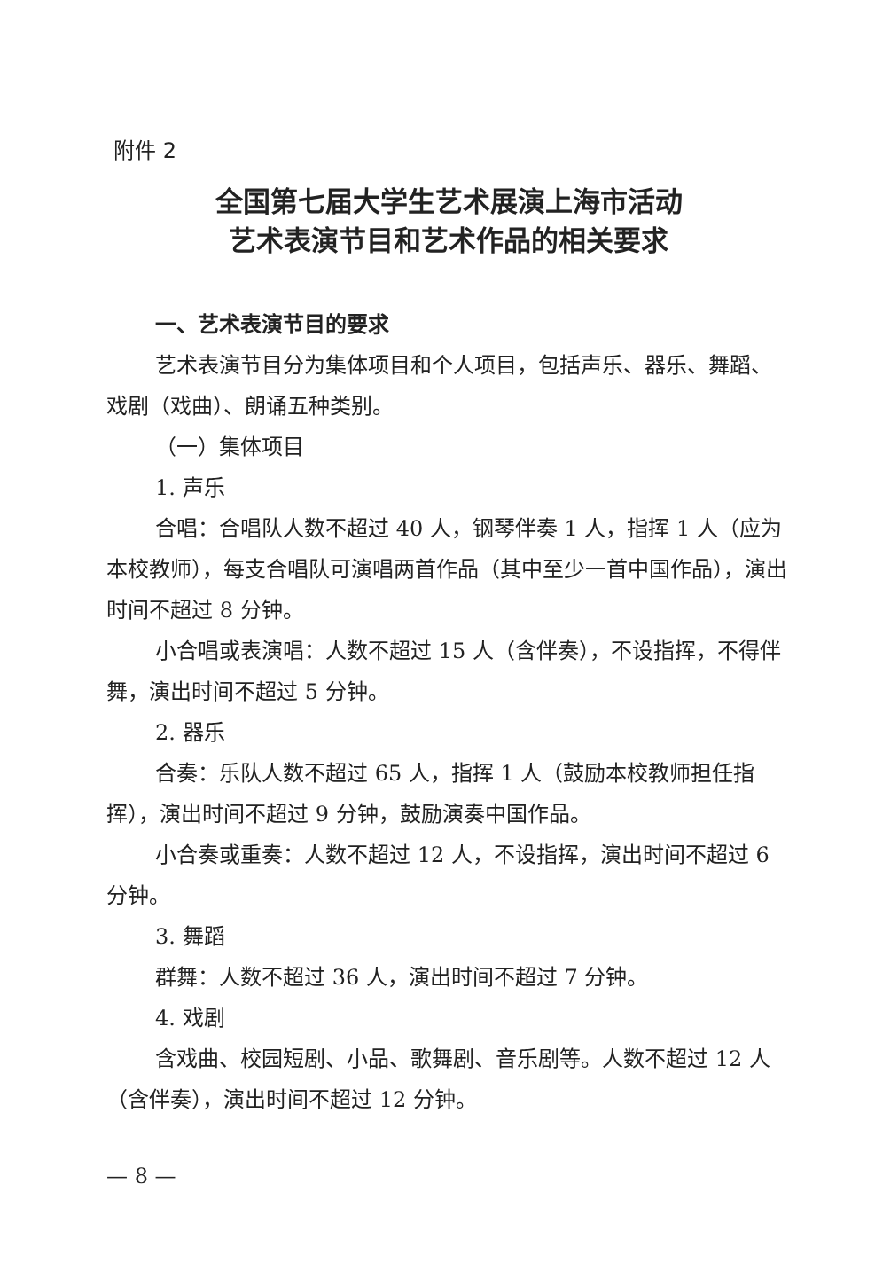附件 2
全国第七届大学生艺术展演上海市活动
艺术表演节目和艺术作品的相关要求
一、艺术表演节目的要求
艺术表演节目分为集体项目和个人项目，包括声乐、器乐、舞蹈、戏剧（戏曲）、朗诵五种类别。
（一）集体项目
1. 声乐
合唱：合唱队人数不超过 40 人，钢琴伴奏 1 人，指挥 1 人（应为本校教师），每支合唱队可演唱两首作品（其中至少一首中国作品），演出时间不超过 8 分钟。
小合唱或表演唱：人数不超过 15 人（含伴奏），不设指挥，不得伴舞，演出时间不超过 5 分钟。
2. 器乐
合奏：乐队人数不超过 65 人，指挥 1 人（鼓励本校教师担任指挥），演出时间不超过 9 分钟，鼓励演奏中国作品。
小合奏或重奏：人数不超过 12 人，不设指挥，演出时间不超过 6 分钟。
3. 舞蹈
群舞：人数不超过 36 人，演出时间不超过 7 分钟。
4. 戏剧
含戏曲、校园短剧、小品、歌舞剧、音乐剧等。人数不超过 12 人（含伴奏），演出时间不超过 12 分钟。
— 8 —